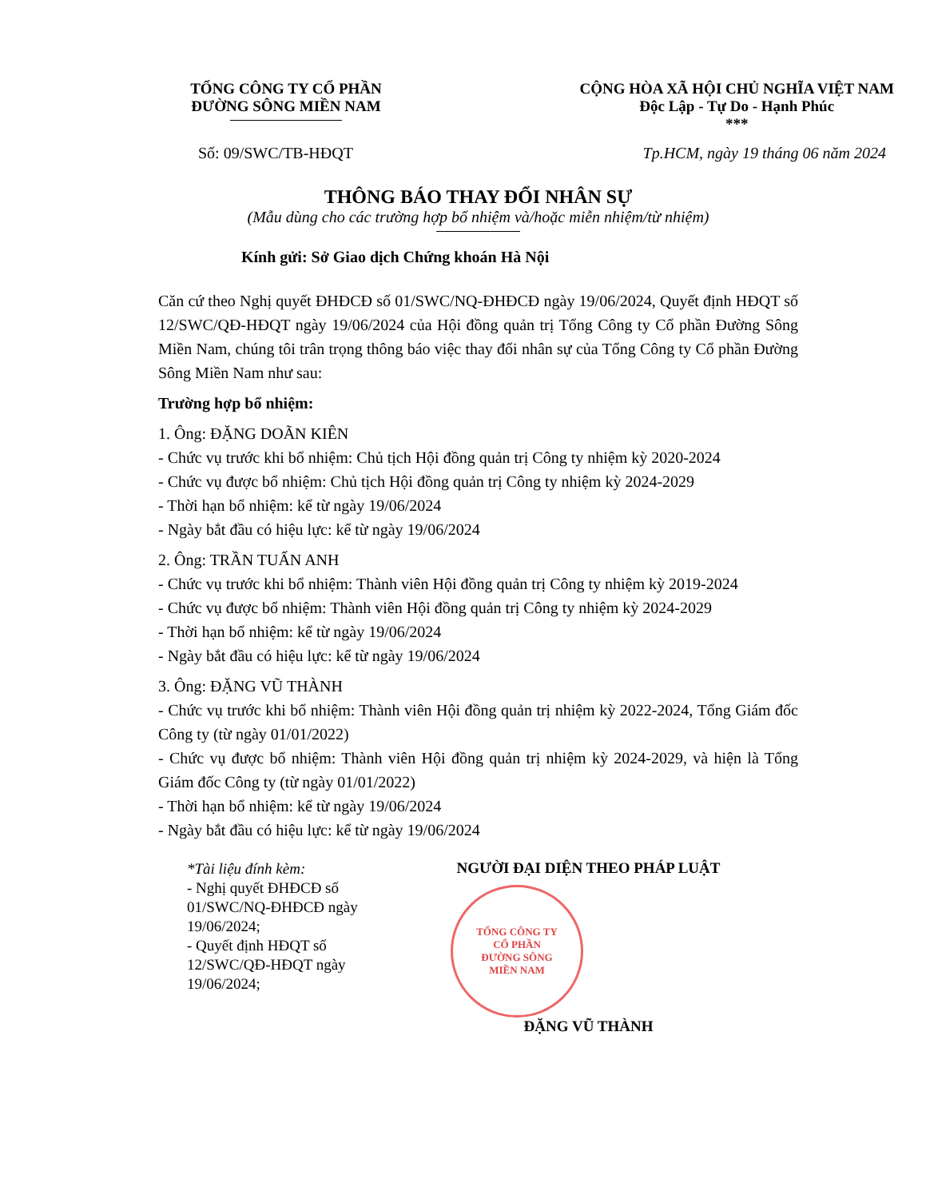TỔNG CÔNG TY CỔ PHẦN
ĐƯỜNG SÔNG MIỀN NAM
CỘNG HÒA XÃ HỘI CHỦ NGHĨA VIỆT NAM
Độc Lập - Tự Do - Hạnh Phúc
***
Số: 09/SWC/TB-HĐQT Tp.HCM, ngày 19 tháng 06 năm 2024
THÔNG BÁO THAY ĐỔI NHÂN SỰ
(Mẫu dùng cho các trường hợp bổ nhiệm và/hoặc miễn nhiệm/từ nhiệm)
Kính gửi: Sở Giao dịch Chứng khoán Hà Nội
Căn cứ theo Nghị quyết ĐHĐCĐ số 01/SWC/NQ-ĐHĐCĐ ngày 19/06/2024, Quyết định HĐQT số 12/SWC/QĐ-HĐQT ngày 19/06/2024 của Hội đồng quản trị Tổng Công ty Cổ phần Đường Sông Miền Nam, chúng tôi trân trọng thông báo việc thay đổi nhân sự của Tổng Công ty Cổ phần Đường Sông Miền Nam như sau:
Trường hợp bổ nhiệm:
1. Ông: ĐẶNG DOÃN KIÊN
- Chức vụ trước khi bổ nhiệm: Chủ tịch Hội đồng quản trị Công ty nhiệm kỳ 2020-2024
- Chức vụ được bổ nhiệm: Chủ tịch Hội đồng quản trị Công ty nhiệm kỳ 2024-2029
- Thời hạn bổ nhiệm: kể từ ngày 19/06/2024
- Ngày bắt đầu có hiệu lực: kể từ ngày 19/06/2024
2. Ông: TRẦN TUẤN ANH
- Chức vụ trước khi bổ nhiệm: Thành viên Hội đồng quản trị Công ty nhiệm kỳ 2019-2024
- Chức vụ được bổ nhiệm: Thành viên Hội đồng quản trị Công ty nhiệm kỳ 2024-2029
- Thời hạn bổ nhiệm: kể từ ngày 19/06/2024
- Ngày bắt đầu có hiệu lực: kể từ ngày 19/06/2024
3. Ông: ĐẶNG VŨ THÀNH
- Chức vụ trước khi bổ nhiệm: Thành viên Hội đồng quản trị nhiệm kỳ 2022-2024, Tổng Giám đốc Công ty (từ ngày 01/01/2022)
- Chức vụ được bổ nhiệm: Thành viên Hội đồng quản trị nhiệm kỳ 2024-2029, và hiện là Tổng Giám đốc Công ty (từ ngày 01/01/2022)
- Thời hạn bổ nhiệm: kể từ ngày 19/06/2024
- Ngày bắt đầu có hiệu lực: kể từ ngày 19/06/2024
*Tài liệu đính kèm:
- Nghị quyết ĐHĐCĐ số 01/SWC/NQ-ĐHĐCĐ ngày 19/06/2024;
- Quyết định HĐQT số 12/SWC/QĐ-HĐQT ngày 19/06/2024;
NGƯỜI ĐẠI DIỆN THEO PHÁP LUẬT
TỔNG CÔNG TY
CỔ PHẦN
ĐƯỜNG SÔNG
MIỀN NAM
ĐẶNG VŨ THÀNH